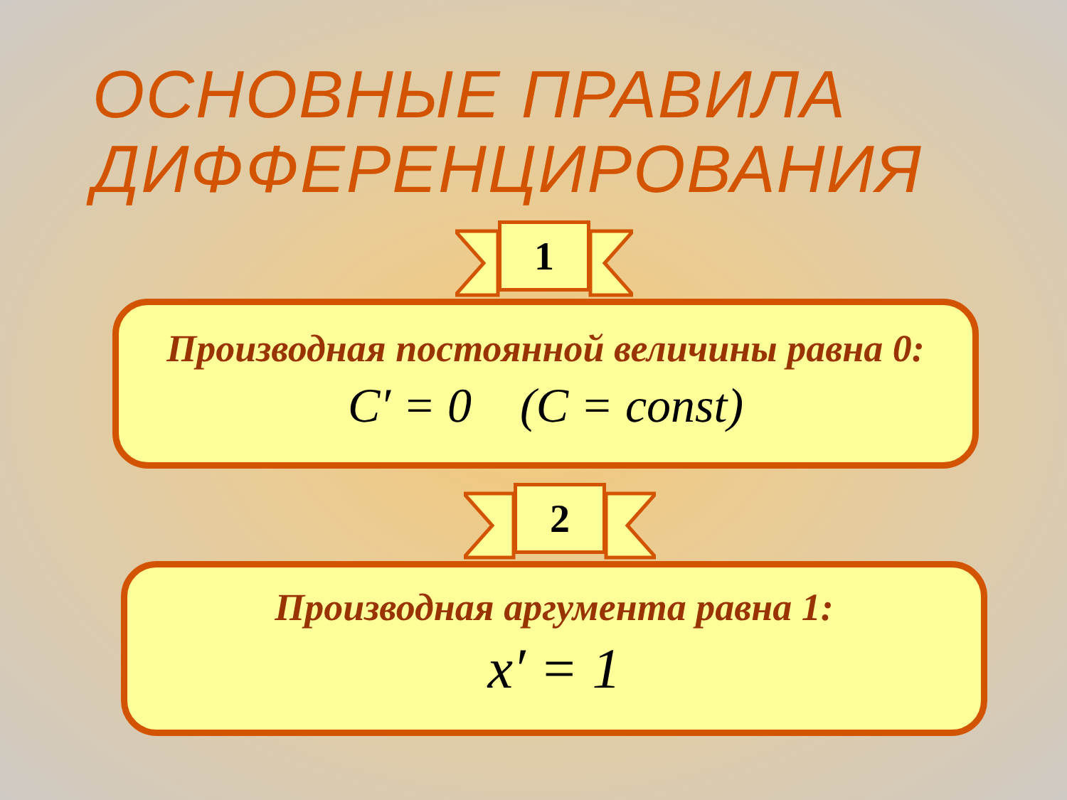ОСНОВНЫЕ ПРАВИЛА
ДИФФЕРЕНЦИРОВАНИЯ
1
Производная постоянной величины равна 0:
C′ = 0 (C = const)
2
Производная аргумента равна 1:
x′ = 1